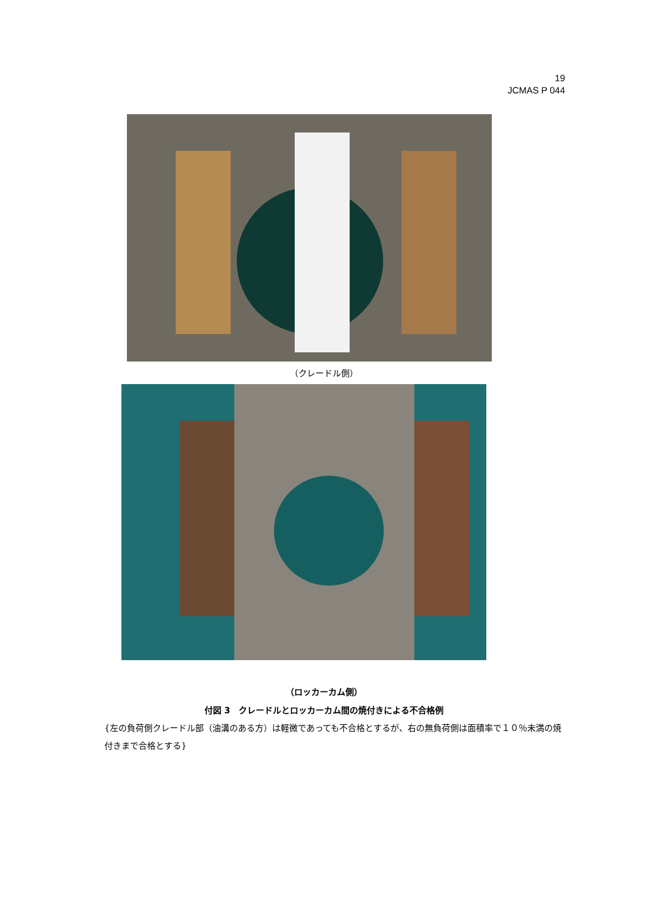19
JCMAS P 044
（クレードル側）
（ロッカーカム側）
付図 3　クレードルとロッカーカム間の焼付きによる不合格例
{左の負荷側クレードル部（油溝のある方）は軽微であっても不合格とするが、右の無負荷側は面積率で１０％未満の焼付きまで合格とする}